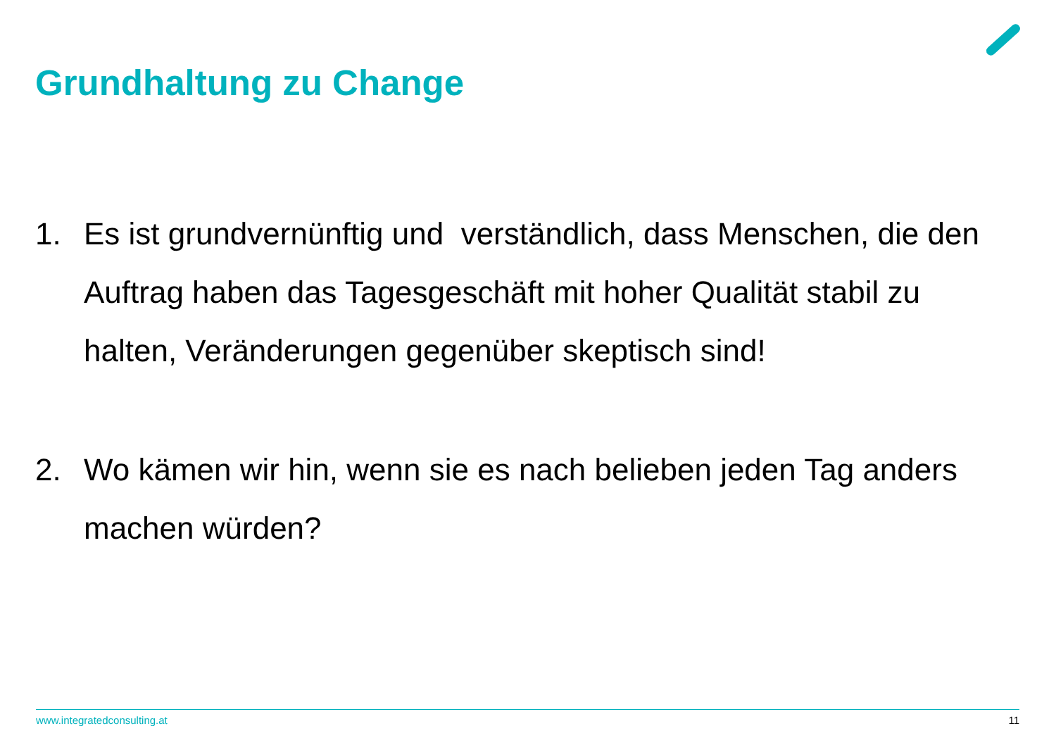Grundhaltung zu Change
1. Es ist grundvernünftig und verständlich, dass Menschen, die den Auftrag haben das Tagesgeschäft mit hoher Qualität stabil zu halten, Veränderungen gegenüber skeptisch sind!
2. Wo kämen wir hin, wenn sie es nach belieben jeden Tag anders machen würden?
www.integratedconsulting.at 11